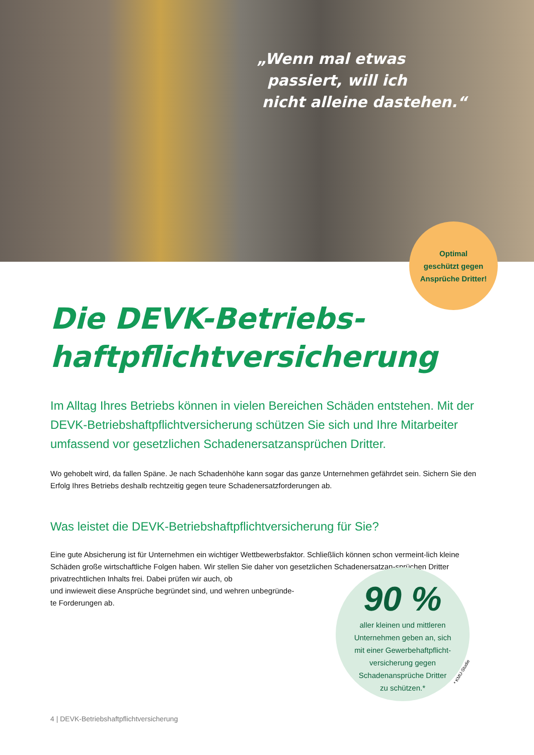„Wenn mal etwas
passiert, will ich
nicht alleine dastehen.“
Optimal
geschützt gegen
Ansprüche Dritter!
Die DEVK-Betriebs-
haftpflichtversicherung
Im Alltag Ihres Betriebs können in vielen Bereichen Schäden entstehen. Mit der DEVK-Betriebshaftpflichtversicherung schützen Sie sich und Ihre Mitarbeiter umfassend vor gesetzlichen Schadenersatzansprüchen Dritter.
Wo gehobelt wird, da fallen Späne. Je nach Schadenhöhe kann sogar das ganze Unternehmen gefährdet sein. Sichern Sie den Erfolg Ihres Betriebs deshalb rechtzeitig gegen teure Schadenersatzforderungen ab.
Was leistet die DEVK-Betriebshaftpflichtversicherung für Sie?
Eine gute Absicherung ist für Unternehmen ein wichtiger Wettbewerbsfaktor. Schließlich können schon vermeint-lich kleine Schäden große wirtschaftliche Folgen haben. Wir stellen Sie daher von gesetzlichen Schadenersatzan-sprüchen Dritter privatrechtlichen Inhalts frei. Dabei prüfen wir auch, ob
und inwieweit diese Ansprüche begründet sind, und wehren unbegründe-
te Forderungen ab.
90 %
aller kleinen und mittleren
Unternehmen geben an, sich
mit einer Gewerbehaftpflicht-
versicherung gegen
Schadenansprüche Dritter
zu schützen.*
* KMU-Studie
4 | DEVK-Betriebshaftpflichtversicherung